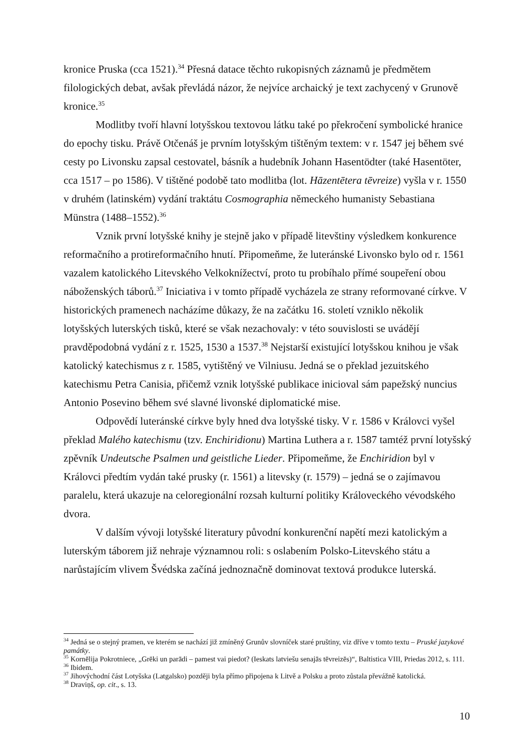kronice Pruska (cca 1521).<sup>34</sup> Přesná datace těchto rukopisných záznamů je předmětem filologických debat, avšak převládá názor, že nejvíce archaický je text zachycený v Grunově kronice.<sup>35</sup>
Modlitby tvoří hlavní lotyšskou textovou látku také po překročení symbolické hranice do epochy tisku. Právě Otčenáš je prvním lotyšským tištěným textem: v r. 1547 jej během své cesty po Livonsku zapsal cestovatel, básník a hudebník Johann Hasentödter (také Hasentöter, cca 1517 – po 1586). V tištěné podobě tato modlitba (lot. Hāzentētera tēvreize) vyšla v r. 1550 v druhém (latinském) vydání traktátu Cosmographia německého humanisty Sebastiana Münstra (1488–1552).<sup>36</sup>
Vznik první lotyšské knihy je stejně jako v případě litevštiny výsledkem konkurence reformačního a protireformačního hnutí. Připomeňme, že luteránské Livonsko bylo od r. 1561 vazalem katolického Litevského Velkoknížectví, proto tu probíhalo přímé soupeření obou náboženských táborů.<sup>37</sup> Iniciativa i v tomto případě vycházela ze strany reformované církve. V historických pramenech nacházíme důkazy, že na začátku 16. století vzniklo několik lotyšských luterských tisků, které se však nezachovaly: v této souvislosti se uvádějí pravděpodobná vydání z r. 1525, 1530 a 1537.<sup>38</sup> Nejstarší existující lotyšskou knihou je však katolický katechismus z r. 1585, vytištěný ve Vilniusu. Jedná se o překlad jezuitského katechismu Petra Canisia, přičemž vznik lotyšské publikace inicioval sám papežský nuncius Antonio Posevino během své slavné livonské diplomatické mise.
Odpovědí luteránské církve byly hned dva lotyšské tisky. V r. 1586 v Královci vyšel překlad Malého katechismu (tzv. Enchiridionu) Martina Luthera a r. 1587 tamtéž první lotyšský zpěvník Undeutsche Psalmen und geistliche Lieder. Připomeňme, že Enchiridion byl v Královci předtím vydán také prusky (r. 1561) a litevsky (r. 1579) – jedná se o zajímavou paralelu, která ukazuje na celoregionální rozsah kulturní politiky Královeckého vévodského dvora.
V dalším vývoji lotyšské literatury původní konkurenční napětí mezi katolickým a luterským táborem již nehraje významnou roli: s oslabením Polsko-Litevského státu a narůstajícím vlivem Švédska začíná jednoznačně dominovat textová produkce luterská.
<sup>34</sup> Jedná se o stejný pramen, ve kterém se nachází již zmíněný Grunův slovníček staré pruštiny, viz dříve v tomto textu – Pruské jazykové památky.
<sup>35</sup> Kornēlija Pokrotniece, „Grēki un parādi – pamest vai piedot? (Ieskats latviešu senajās tēvreizēs)“, Baltistica VIII, Priedas 2012, s. 111.
<sup>36</sup> Ibidem.
<sup>37</sup> Jihovýchodní část Lotyšska (Latgalsko) později byla přímo připojena k Litvě a Polsku a proto zůstala převážně katolická.
<sup>38</sup> Draviņš, op. cit., s. 13.
10